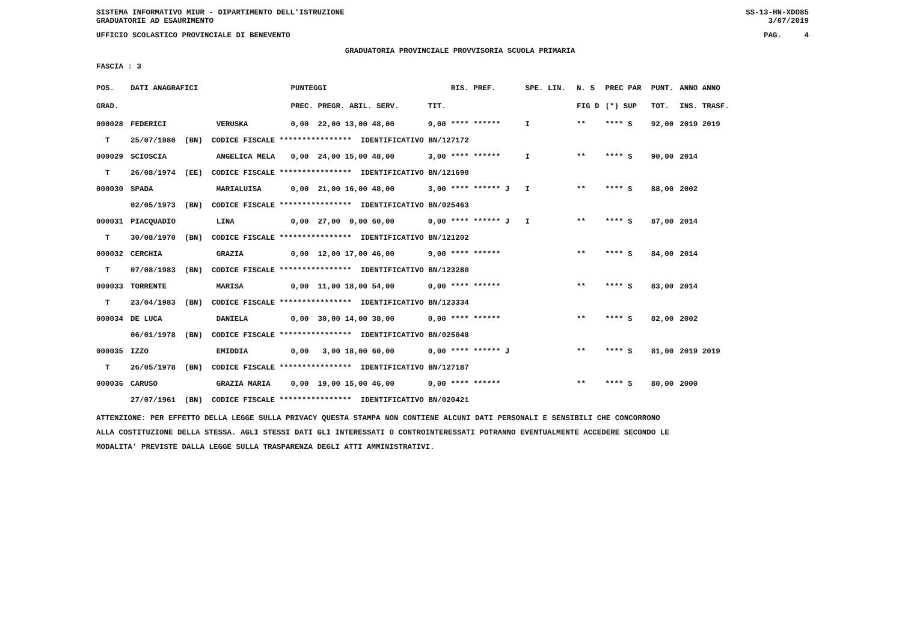SISTEMA INFORMATIVO MIUR - DIPARTIMENTO DELL'ISTRUZIONE
GRADUATORIE AD ESAURIMENTO SS-13-HN-XDO85
3/07/2019
UFFICIO SCOLASTICO PROVINCIALE DI BENEVENTO PAG. 4
GRADUATORIA PROVINCIALE PROVVISORIA SCUOLA PRIMARIA
FASCIA : 3
| POS. | DATI ANAGRAFICI | | PUNTEGGI | | RIS. PREF. | SPE. LIN. | N. S | PREC PAR | PUNT. | ANNO ANNO |
| --- | --- | --- | --- | --- | --- | --- | --- | --- | --- | --- |
| GRAD. | | | PREC. PREGR. ABIL. SERV. | TIT. | | | FIG D | (*) SUP | TOT. | INS. TRASF. |
| 000028 | FEDERICI | VERUSKA | 0,00 22,00 13,00 48,00 | 9,00 | **** ****** | I | ** | **** S | 92,00 | 2019 2019 |
| T | 25/07/1980 (BN) CODICE FISCALE **************** IDENTIFICATIVO BN/127172 | | | | | | | | | |
| 000029 | SCIOSCIA | ANGELICA MELA | 0,00 24,00 15,00 48,00 | 3,00 | **** ****** | I | ** | **** S | 90,00 | 2014 |
| T | 26/08/1974 (EE) CODICE FISCALE **************** IDENTIFICATIVO BN/121690 | | | | | | | | | |
| 000030 | SPADA | MARIALUISA | 0,00 21,00 16,00 48,00 | 3,00 | **** ****** J | I | ** | **** S | 88,00 | 2002 |
| | 02/05/1973 (BN) CODICE FISCALE **************** IDENTIFICATIVO BN/025463 | | | | | | | | | |
| 000031 | PIACQUADIO | LINA | 0,00 27,00 0,00 60,00 | 0,00 | **** ****** J | I | ** | **** S | 87,00 | 2014 |
| T | 30/08/1970 (BN) CODICE FISCALE **************** IDENTIFICATIVO BN/121202 | | | | | | | | | |
| 000032 | CERCHIA | GRAZIA | 0,00 12,00 17,00 46,00 | 9,00 | **** ****** | | ** | **** S | 84,00 | 2014 |
| T | 07/08/1983 (BN) CODICE FISCALE **************** IDENTIFICATIVO BN/123280 | | | | | | | | | |
| 000033 | TORRENTE | MARISA | 0,00 11,00 18,00 54,00 | 0,00 | **** ****** | | ** | **** S | 83,00 | 2014 |
| T | 23/04/1983 (BN) CODICE FISCALE **************** IDENTIFICATIVO BN/123334 | | | | | | | | | |
| 000034 | DE LUCA | DANIELA | 0,00 30,00 14,00 38,00 | 0,00 | **** ****** | | ** | **** S | 82,00 | 2002 |
| | 06/01/1978 (BN) CODICE FISCALE **************** IDENTIFICATIVO BN/025048 | | | | | | | | | |
| 000035 | IZZO | EMIDDIA | 0,00 3,00 18,00 60,00 | 0,00 | **** ****** J | | ** | **** S | 81,00 | 2019 2019 |
| T | 26/05/1978 (BN) CODICE FISCALE **************** IDENTIFICATIVO BN/127187 | | | | | | | | | |
| 000036 | CARUSO | GRAZIA MARIA | 0,00 19,00 15,00 46,00 | 0,00 | **** ****** | | ** | **** S | 80,00 | 2000 |
| | 27/07/1961 (BN) CODICE FISCALE **************** IDENTIFICATIVO BN/020421 | | | | | | | | | |
ATTENZIONE: PER EFFETTO DELLA LEGGE SULLA PRIVACY QUESTA STAMPA NON CONTIENE ALCUNI DATI PERSONALI E SENSIBILI CHE CONCORRONO
ALLA COSTITUZIONE DELLA STESSA. AGLI STESSI DATI GLI INTERESSATI O CONTROINTERESSATI POTRANNO EVENTUALMENTE ACCEDERE SECONDO LE
MODALITA' PREVISTE DALLA LEGGE SULLA TRASPARENZA DEGLI ATTI AMMINISTRATIVI.